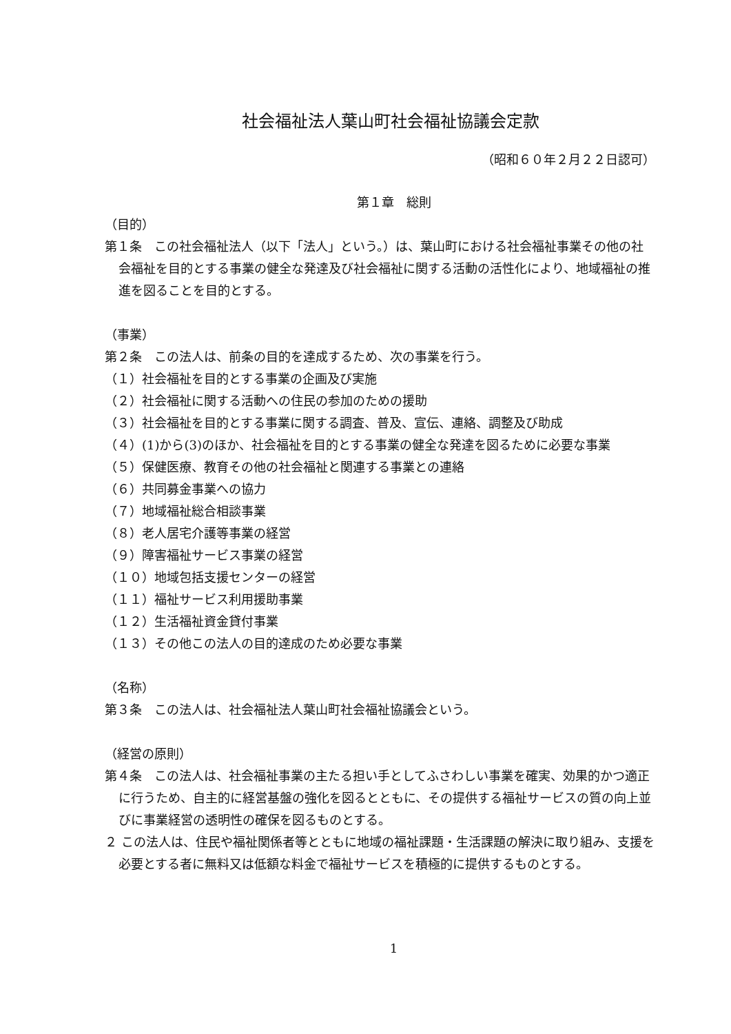社会福祉法人葉山町社会福祉協議会定款
（昭和６０年２月２２日認可）
第１章　総則
（目的）
第１条　この社会福祉法人（以下「法人」という。）は、葉山町における社会福祉事業その他の社会福祉を目的とする事業の健全な発達及び社会福祉に関する活動の活性化により、地域福祉の推進を図ることを目的とする。
（事業）
第２条　この法人は、前条の目的を達成するため、次の事業を行う。
（１）社会福祉を目的とする事業の企画及び実施
（２）社会福祉に関する活動への住民の参加のための援助
（３）社会福祉を目的とする事業に関する調査、普及、宣伝、連絡、調整及び助成
（４）(1)から(3)のほか、社会福祉を目的とする事業の健全な発達を図るために必要な事業
（５）保健医療、教育その他の社会福祉と関連する事業との連絡
（６）共同募金事業への協力
（７）地域福祉総合相談事業
（８）老人居宅介護等事業の経営
（９）障害福祉サービス事業の経営
（１０）地域包括支援センターの経営
（１１）福祉サービス利用援助事業
（１２）生活福祉資金貸付事業
（１３）その他この法人の目的達成のため必要な事業
（名称）
第３条　この法人は、社会福祉法人葉山町社会福祉協議会という。
（経営の原則）
第４条　この法人は、社会福祉事業の主たる担い手としてふさわしい事業を確実、効果的かつ適正に行うため、自主的に経営基盤の強化を図るとともに、その提供する福祉サービスの質の向上並びに事業経営の透明性の確保を図るものとする。
２ この法人は、住民や福祉関係者等とともに地域の福祉課題・生活課題の解決に取り組み、支援を必要とする者に無料又は低額な料金で福祉サービスを積極的に提供するものとする。
1